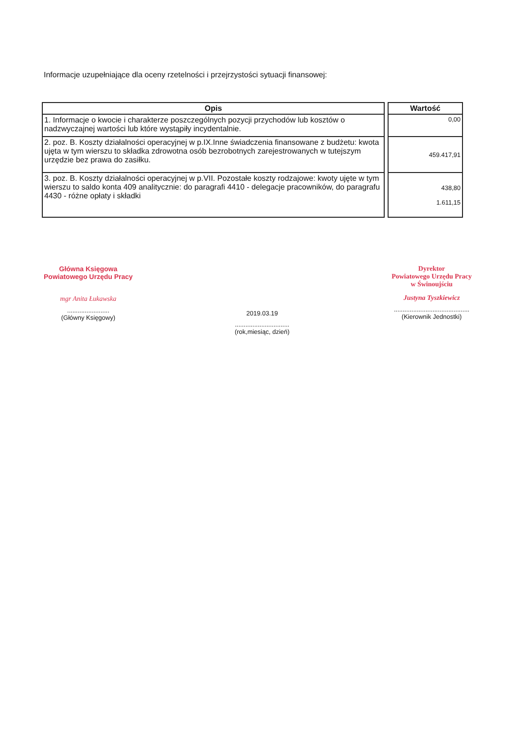Informacje uzupełniające dla oceny rzetelności i przejrzystości sytuacji finansowej:
| Opis |
| --- |
| 1. Informacje o kwocie i charakterze poszczególnych pozycji przychodów lub kosztów o nadzwyczajnej wartości lub które wystąpiły incydentalnie. |
| 2. poz. B. Koszty działalności operacyjnej w p.IX.Inne świadczenia finansowane z budżetu: kwota ujęta w tym wierszu to składka zdrowotna osób bezrobotnych zarejestrowanych w tutejszym urzędzie bez prawa do zasiłku. |
| 3. poz. B. Koszty działalności operacyjnej w p.VII. Pozostałe koszty rodzajowe: kwoty ujęte w tym wierszu to saldo konta 409 analitycznie: do paragrafi 4410 - delegacje pracowników, do paragrafu 4430 - różne opłaty i składki |
| Wartość |
| --- |
| 0,00 |
| 459.417,91 |
| 438,80 1.611,15 |
Główna Księgowa
Powiatowego Urzędu Pracy
mgr Anita Łukawska
........................
(Główny Księgowy)
2019.03.19
...............................
(rok,miesiąc, dzień)
Dyrektor
Powiatowego Urzędu Pracy
w Świnoujściu
Justyna Tyszkiewicz
...........................................
(Kierownik Jednostki)